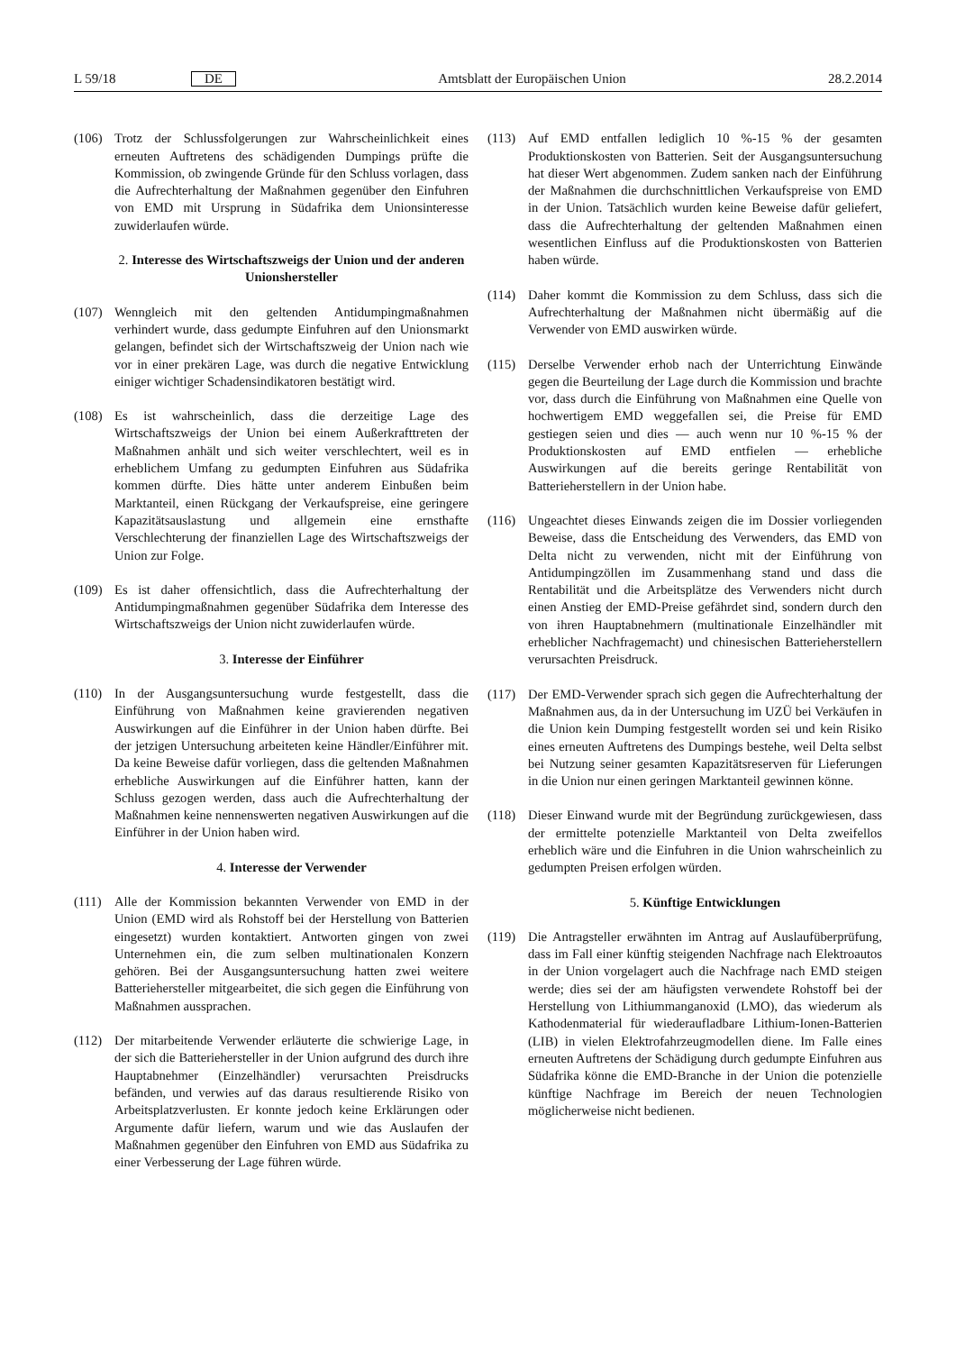L 59/18 DE Amtsblatt der Europäischen Union 28.2.2014
(106) Trotz der Schlussfolgerungen zur Wahrscheinlichkeit eines erneuten Auftretens des schädigenden Dumpings prüfte die Kommission, ob zwingende Gründe für den Schluss vorlagen, dass die Aufrechterhaltung der Maßnahmen gegenüber den Einfuhren von EMD mit Ursprung in Südafrika dem Unionsinteresse zuwiderlaufen würde.
2. Interesse des Wirtschaftszweigs der Union und der anderen Unionshersteller
(107) Wenngleich mit den geltenden Antidumpingmaßnahmen verhindert wurde, dass gedumpte Einfuhren auf den Unionsmarkt gelangen, befindet sich der Wirtschaftszweig der Union nach wie vor in einer prekären Lage, was durch die negative Entwicklung einiger wichtiger Schadensindikatoren bestätigt wird.
(108) Es ist wahrscheinlich, dass die derzeitige Lage des Wirtschaftszweigs der Union bei einem Außerkrafttreten der Maßnahmen anhält und sich weiter verschlechtert, weil es in erheblichem Umfang zu gedumpten Einfuhren aus Südafrika kommen dürfte. Dies hätte unter anderem Einbußen beim Marktanteil, einen Rückgang der Verkaufspreise, eine geringere Kapazitätsauslastung und allgemein eine ernsthafte Verschlechterung der finanziellen Lage des Wirtschaftszweigs der Union zur Folge.
(109) Es ist daher offensichtlich, dass die Aufrechterhaltung der Antidumpingmaßnahmen gegenüber Südafrika dem Interesse des Wirtschaftszweigs der Union nicht zuwiderlaufen würde.
3. Interesse der Einführer
(110) In der Ausgangsuntersuchung wurde festgestellt, dass die Einführung von Maßnahmen keine gravierenden negativen Auswirkungen auf die Einführer in der Union haben dürfte. Bei der jetzigen Untersuchung arbeiteten keine Händler/Einführer mit. Da keine Beweise dafür vorliegen, dass die geltenden Maßnahmen erhebliche Auswirkungen auf die Einführer hatten, kann der Schluss gezogen werden, dass auch die Aufrechterhaltung der Maßnahmen keine nennenswerten negativen Auswirkungen auf die Einführer in der Union haben wird.
4. Interesse der Verwender
(111) Alle der Kommission bekannten Verwender von EMD in der Union (EMD wird als Rohstoff bei der Herstellung von Batterien eingesetzt) wurden kontaktiert. Antworten gingen von zwei Unternehmen ein, die zum selben multinationalen Konzern gehören. Bei der Ausgangsuntersuchung hatten zwei weitere Batteriehersteller mitgearbeitet, die sich gegen die Einführung von Maßnahmen aussprachen.
(112) Der mitarbeitende Verwender erläuterte die schwierige Lage, in der sich die Batteriehersteller in der Union aufgrund des durch ihre Hauptabnehmer (Einzelhändler) verursachten Preisdrucks befänden, und verwies auf das daraus resultierende Risiko von Arbeitsplatzverlusten. Er konnte jedoch keine Erklärungen oder Argumente dafür liefern, warum und wie das Auslaufen der Maßnahmen gegenüber den Einfuhren von EMD aus Südafrika zu einer Verbesserung der Lage führen würde.
(113) Auf EMD entfallen lediglich 10 %-15 % der gesamten Produktionskosten von Batterien. Seit der Ausgangsuntersuchung hat dieser Wert abgenommen. Zudem sanken nach der Einführung der Maßnahmen die durchschnittlichen Verkaufspreise von EMD in der Union. Tatsächlich wurden keine Beweise dafür geliefert, dass die Aufrechterhaltung der geltenden Maßnahmen einen wesentlichen Einfluss auf die Produktionskosten von Batterien haben würde.
(114) Daher kommt die Kommission zu dem Schluss, dass sich die Aufrechterhaltung der Maßnahmen nicht übermäßig auf die Verwender von EMD auswirken würde.
(115) Derselbe Verwender erhob nach der Unterrichtung Einwände gegen die Beurteilung der Lage durch die Kommission und brachte vor, dass durch die Einführung von Maßnahmen eine Quelle von hochwertigem EMD weggefallen sei, die Preise für EMD gestiegen seien und dies — auch wenn nur 10 %-15 % der Produktionskosten auf EMD entfielen — erhebliche Auswirkungen auf die bereits geringe Rentabilität von Batterieherstellern in der Union habe.
(116) Ungeachtet dieses Einwands zeigen die im Dossier vorliegenden Beweise, dass die Entscheidung des Verwenders, das EMD von Delta nicht zu verwenden, nicht mit der Einführung von Antidumpingzöllen im Zusammenhang stand und dass die Rentabilität und die Arbeitsplätze des Verwenders nicht durch einen Anstieg der EMD-Preise gefährdet sind, sondern durch den von ihren Hauptabnehmern (multinationale Einzelhändler mit erheblicher Nachfragemacht) und chinesischen Batterieherstellern verursachten Preisdruck.
(117) Der EMD-Verwender sprach sich gegen die Aufrechterhaltung der Maßnahmen aus, da in der Untersuchung im UZÜ bei Verkäufen in die Union kein Dumping festgestellt worden sei und kein Risiko eines erneuten Auftretens des Dumpings bestehe, weil Delta selbst bei Nutzung seiner gesamten Kapazitätsreserven für Lieferungen in die Union nur einen geringen Marktanteil gewinnen könne.
(118) Dieser Einwand wurde mit der Begründung zurückgewiesen, dass der ermittelte potenzielle Marktanteil von Delta zweifellos erheblich wäre und die Einfuhren in die Union wahrscheinlich zu gedumpten Preisen erfolgen würden.
5. Künftige Entwicklungen
(119) Die Antragsteller erwähnten im Antrag auf Auslaufüberprüfung, dass im Fall einer künftig steigenden Nachfrage nach Elektroautos in der Union vorgelagert auch die Nachfrage nach EMD steigen werde; dies sei der am häufigsten verwendete Rohstoff bei der Herstellung von Lithiummanganoxid (LMO), das wiederum als Kathodenmaterial für wiederaufladbare Lithium-Ionen-Batterien (LIB) in vielen Elektrofahrzeugmodellen diene. Im Falle eines erneuten Auftretens der Schädigung durch gedumpte Einfuhren aus Südafrika könne die EMD-Branche in der Union die potenzielle künftige Nachfrage im Bereich der neuen Technologien möglicherweise nicht bedienen.